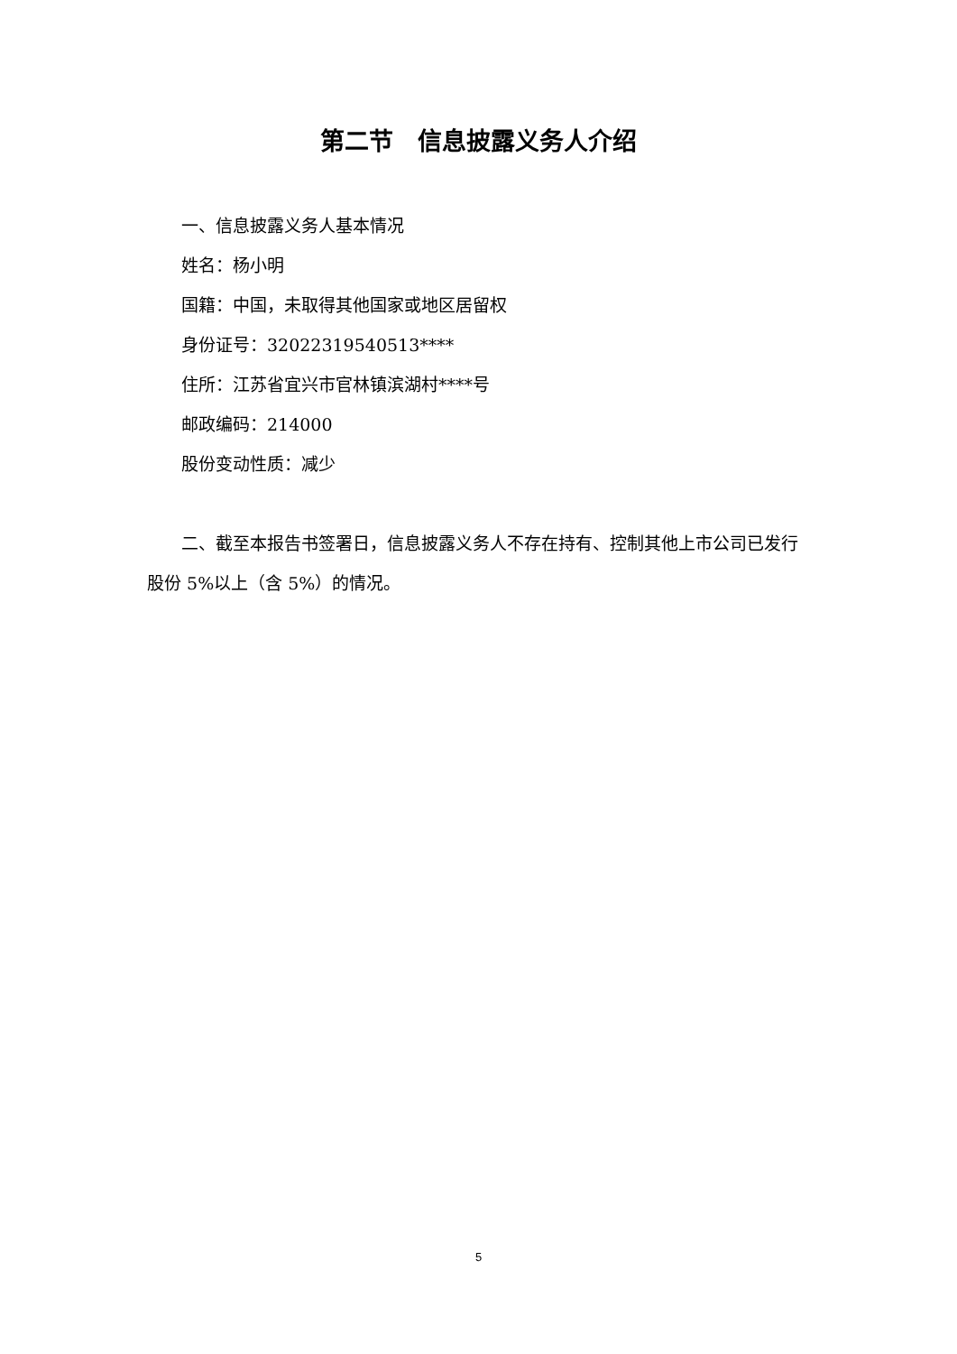第二节　信息披露义务人介绍
一、信息披露义务人基本情况
姓名：杨小明
国籍：中国，未取得其他国家或地区居留权
身份证号：32022319540513****
住所：江苏省宜兴市官林镇滨湖村****号
邮政编码：214000
股份变动性质：减少
二、截至本报告书签署日，信息披露义务人不存在持有、控制其他上市公司已发行股份 5%以上（含 5%）的情况。
5